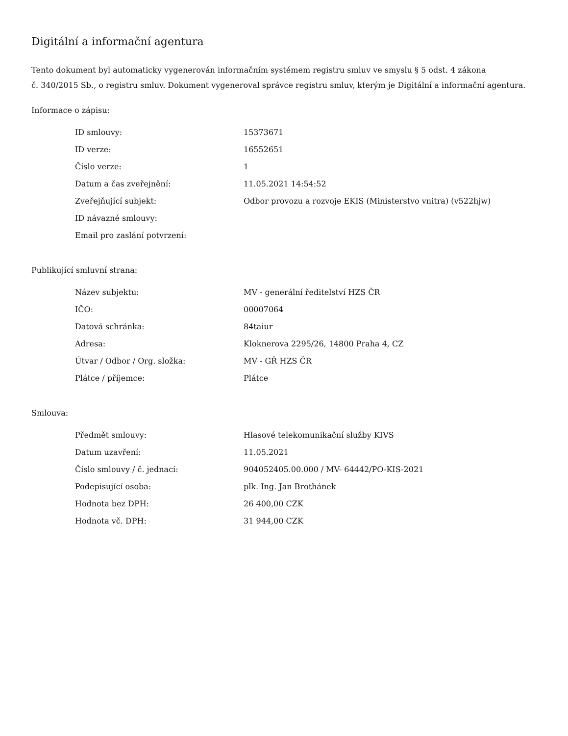Digitální a informační agentura
Tento dokument byl automaticky vygenerován informačním systémem registru smluv ve smyslu § 5 odst. 4 zákona
č. 340/2015 Sb., o registru smluv. Dokument vygeneroval správce registru smluv, kterým je Digitální a informační agentura.
Informace o zápisu:
| ID smlouvy: | 15373671 |
| ID verze: | 16552651 |
| Číslo verze: | 1 |
| Datum a čas zveřejnění: | 11.05.2021 14:54:52 |
| Zveřejňující subjekt: | Odbor provozu a rozvoje EKIS (Ministerstvo vnitra) (v522hjw) |
| ID návazné smlouvy: | |
| Email pro zaslání potvrzení: | |
Publikující smluvní strana:
| Název subjektu: | MV - generální ředitelství HZS ČR |
| IČO: | 00007064 |
| Datová schránka: | 84taiur |
| Adresa: | Kloknerova 2295/26, 14800 Praha 4, CZ |
| Útvar / Odbor / Org. složka: | MV - GŘ HZS ČR |
| Plátce / příjemce: | Plátce |
Smlouva:
| Předmět smlouvy: | Hlasové telekomunikační služby KIVS |
| Datum uzavření: | 11.05.2021 |
| Číslo smlouvy / č. jednací: | 904052405.00.000 / MV- 64442/PO-KIS-2021 |
| Podepisující osoba: | plk. Ing. Jan Brothánek |
| Hodnota bez DPH: | 26 400,00 CZK |
| Hodnota vč. DPH: | 31 944,00 CZK |